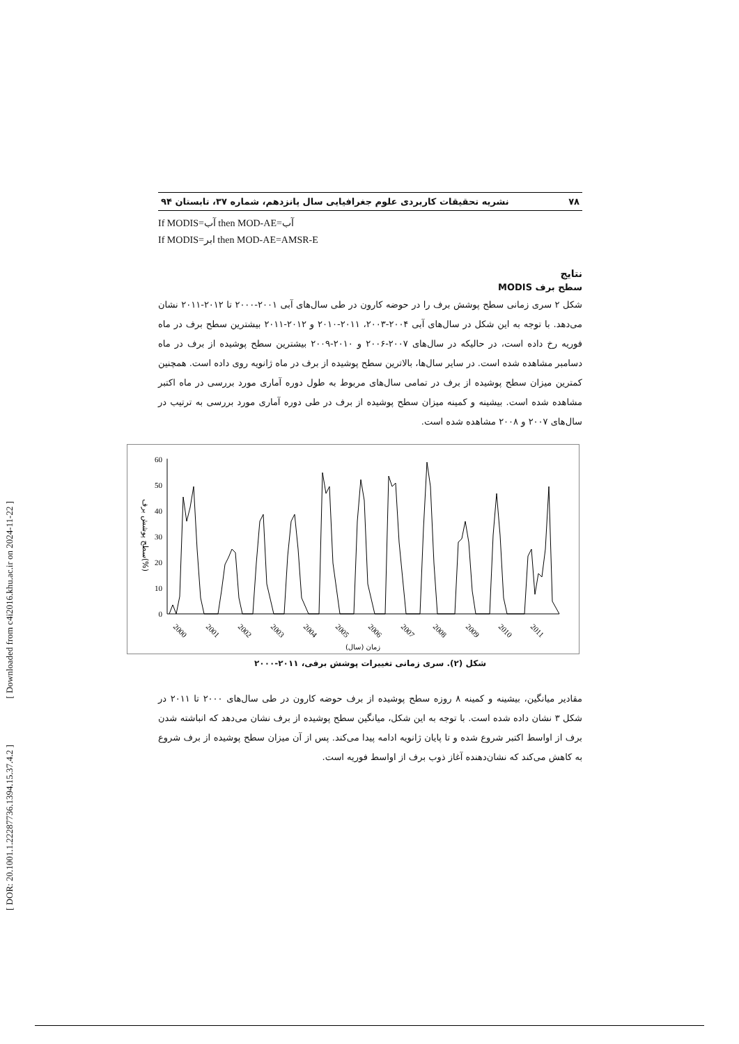[ Downloaded from c4i2016.khu.ac.ir on 2024-11-22 ]
[ DOR: 20.1001.1.22287736.1394.15.37.4.2 ]
۷۸ نشریه تحقیقات کاربردی علوم جغرافیایی سال پانزدهم، شماره ۳۷، تابستان ۹۴
If MODIS=آب then MOD-AE=آب
If MODIS=ابر then MOD-AE=AMSR-E
نتایج
سطح برف MODIS
شکل ۲ سری زمانی سطح پوشش برف را در حوضه کارون در طی سال‌های آبی ۲۰۰۱-۲۰۰۰ تا ۲۰۱۲-۲۰۱۱ نشان می‌دهد. با توجه به این شکل در سال‌های آبی ۲۰۰۴-۲۰۰۳، ۲۰۱۱-۲۰۱۰ و ۲۰۱۲-۲۰۱۱ بیشترین سطح برف در ماه فوریه رخ داده است، در حالیکه در سال‌های ۲۰۰۷-۲۰۰۶ و ۲۰۱۰-۲۰۰۹ بیشترین سطح پوشیده از برف در ماه دسامبر مشاهده شده است. در سایر سال‌ها، بالاترین سطح پوشیده از برف در ماه ژانویه روی داده است. همچنین کمترین میزان سطح پوشیده از برف در تمامی سال‌های مربوط به طول دوره آماری مورد بررسی در ماه اکتبر مشاهده شده است. بیشینه و کمینه میزان سطح پوشیده از برف در طی دوره آماری مورد بررسی به ترتیب در سال‌های ۲۰۰۷ و ۲۰۰۸ مشاهده شده است.
60
50
40
30
20
10
0
سطح پوشش برف(%)
2000
2001
2002
2003
2004
2005
2006
2007
2008
2009
2010
2011
زمان (سال)
شکل (۲). سری زمانی تغییرات پوشش برفی، ۲۰۱۱-۲۰۰۰
مقادیر میانگین، بیشینه و کمینه ۸ روزه سطح پوشیده از برف حوضه کارون در طی سال‌های ۲۰۰۰ تا ۲۰۱۱ در شکل ۳ نشان داده شده است. با توجه به این شکل، میانگین سطح پوشیده از برف نشان می‌دهد که انباشته شدن برف از اواسط اکتبر شروع شده و تا پایان ژانویه ادامه پیدا می‌کند. پس از آن میزان سطح پوشیده از برف شروع به کاهش می‌کند که نشان‌دهنده آغاز ذوب برف از اواسط فوریه است.